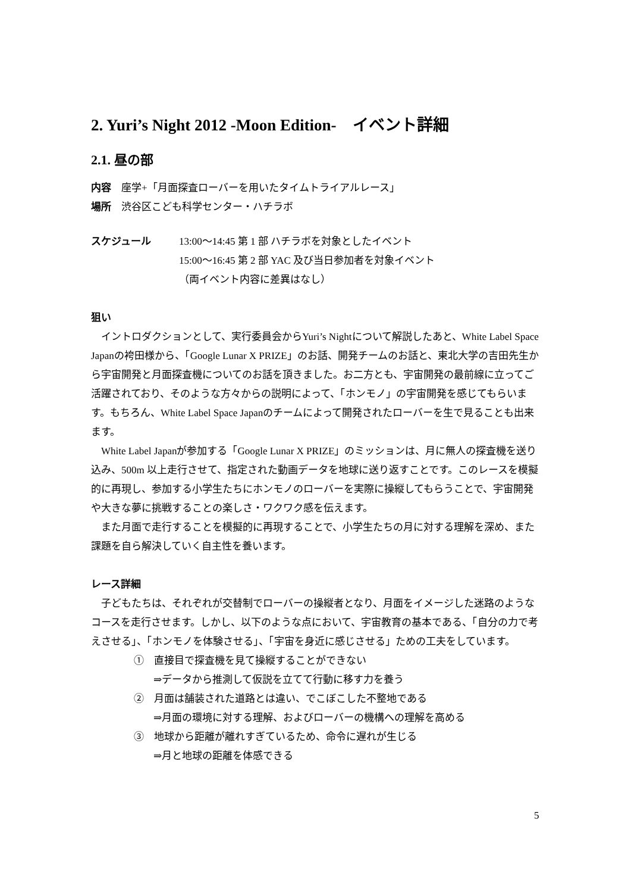2. Yuri’s Night 2012 -Moon Edition-　イベント詳細
2.1. 昼の部
内容　座学+「月面探査ローバーを用いたタイムトライアルレース」
場所　渋谷区こども科学センター・ハチラボ
スケジュール 13:00～14:45 第 1 部 ハチラボを対象としたイベント
15:00～16:45 第 2 部 YAC 及び当日参加者を対象イベント
（両イベント内容に差異はなし）
狙い
イントロダクションとして、実行委員会からYuri’s Nightについて解説したあと、White Label Space Japanの袴田様から、「Google Lunar X PRIZE」のお話、開発チームのお話と、東北大学の吉田先生から宇宙開発と月面探査機についてのお話を頂きました。お二方とも、宇宙開発の最前線に立ってご活躍されており、そのような方々からの説明によって、「ホンモノ」の宇宙開発を感じてもらいます。もちろん、White Label Space Japanのチームによって開発されたローバーを生で見ることも出来ます。
White Label Japanが参加する「Google Lunar X PRIZE」のミッションは、月に無人の探査機を送り込み、500m 以上走行させて、指定された動画データを地球に送り返すことです。このレースを模擬的に再現し、参加する小学生たちにホンモノのローバーを実際に操縦してもらうことで、宇宙開発や大きな夢に挑戦することの楽しさ・ワクワク感を伝えます。
また月面で走行することを模擬的に再現することで、小学生たちの月に対する理解を深め、また課題を自ら解決していく自主性を養います。
レース詳細
子どもたちは、それぞれが交替制でローバーの操縦者となり、月面をイメージした迷路のようなコースを走行させます。しかし、以下のような点において、宇宙教育の基本である、「自分の力で考えさせる」、「ホンモノを体験させる」、「宇宙を身近に感じさせる」ための工夫をしています。
①　直接目で探査機を見て操縦することができない
⇒データから推測して仮説を立てて行動に移す力を養う
②　月面は舗装された道路とは違い、でこぼこした不整地である
⇒月面の環境に対する理解、およびローバーの機構への理解を高める
③　地球から距離が離れすぎているため、命令に遅れが生じる
⇒月と地球の距離を体感できる
5